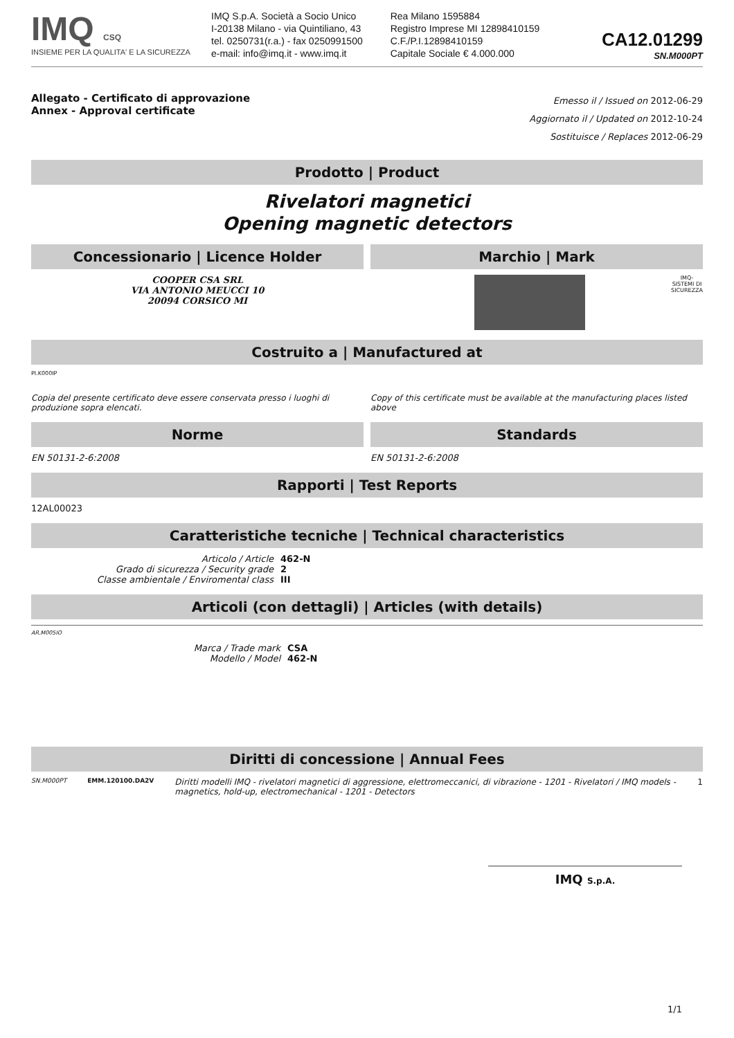IMQ CSQ
INSIEME PER LA QUALITA' E LA SICUREZZA
IMQ S.p.A. Società a Socio Unico
I-20138 Milano - via Quintiliano, 43
tel. 0250731(r.a.) - fax 0250991500
e-mail: info@imq.it - www.imq.it
Rea Milano 1595884
Registro Imprese MI 12898410159
C.F./P.I.12898410159
Capitale Sociale € 4.000.000
CA12.01299
SN.M000PT
Allegato - Certificato di approvazione
Annex - Approval certificate
Emesso il / Issued on 2012-06-29
Aggiornato il / Updated on 2012-10-24
Sostituisce / Replaces 2012-06-29
Prodotto | Product
Rivelatori magnetici
Opening magnetic detectors
Concessionario | Licence Holder
COOPER CSA SRL
VIA ANTONIO MEUCCI 10
20094 CORSICO MI
Marchio | Mark
IMQ-
SISTEMI DI
SICUREZZA
Costruito a | Manufactured at
PI.K000IP
Copia del presente certificato deve essere conservata presso i luoghi di produzione sopra elencati.
Copy of this certificate must be available at the manufacturing places listed above
Norme
EN 50131-2-6:2008
Standards
EN 50131-2-6:2008
Rapporti | Test Reports
12AL00023
Caratteristiche tecniche | Technical characteristics
Articolo / Article 462-N
Grado di sicurezza / Security grade 2
Classe ambientale / Enviromental class III
Articoli (con dettagli) | Articles (with details)
AR.M005IO
Marca / Trade mark CSA
Modello / Model 462-N
Diritti di concessione | Annual Fees
SN.M000PT EMM.120100.DA2V Diritti modelli IMQ - rivelatori magnetici di aggressione, elettromeccanici, di vibrazione - 1201 - Rivelatori / IMQ models - magnetics, hold-up, electromechanical - 1201 - Detectors 1
IMQ S.p.A.
1/1